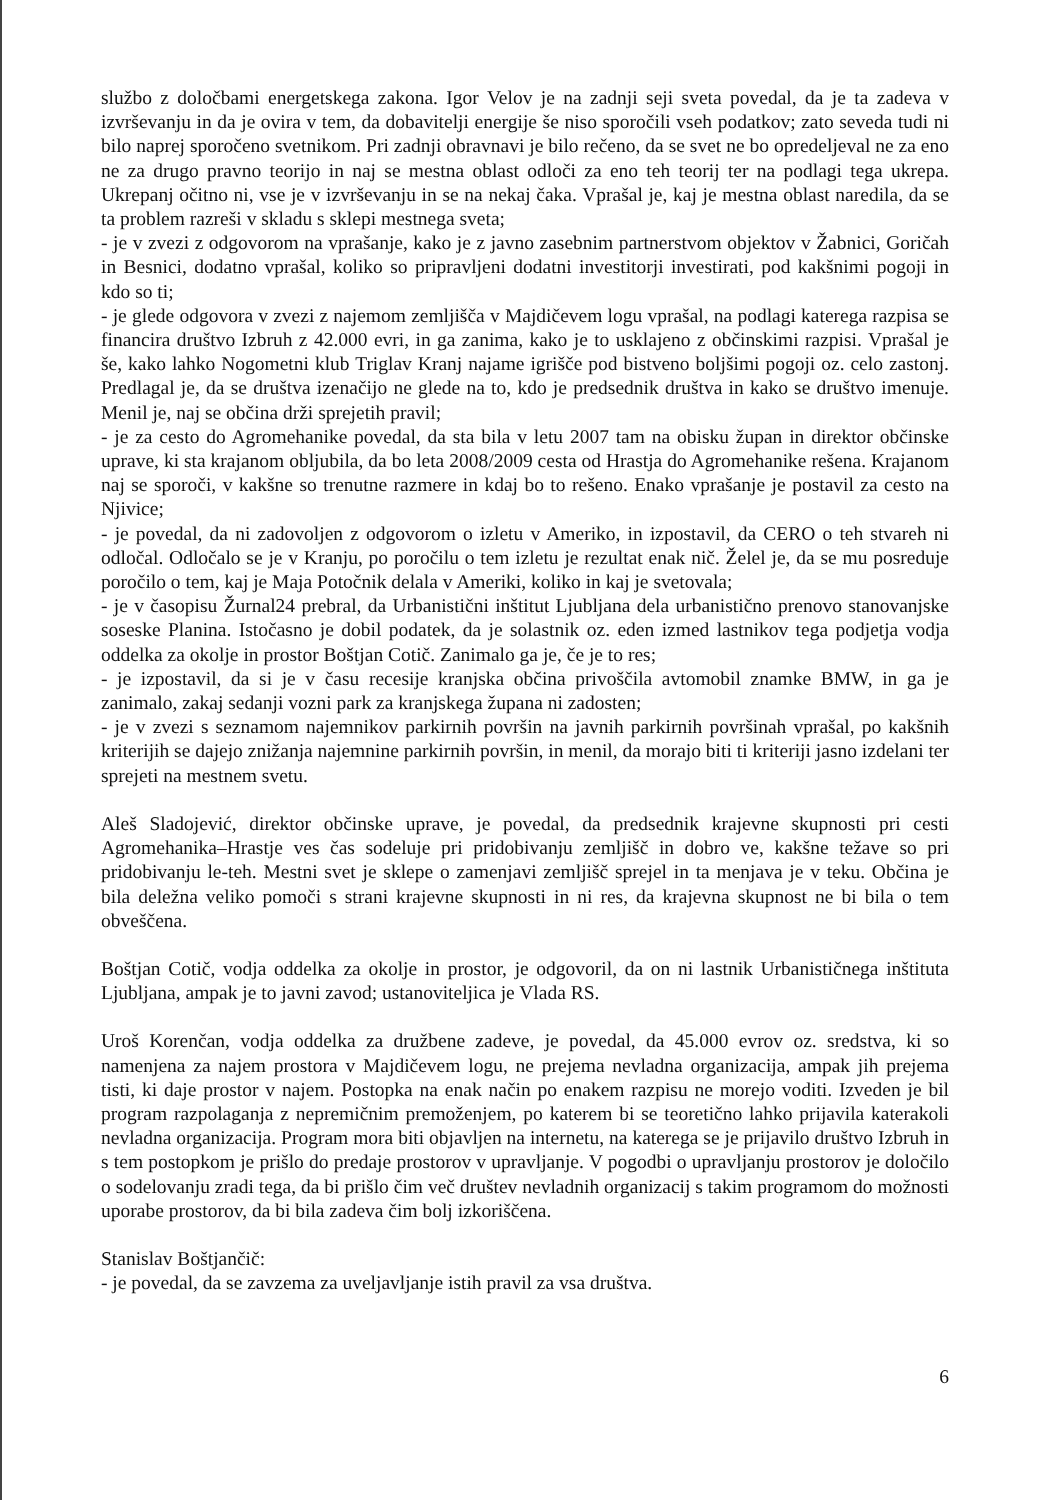službo z določbami energetskega zakona. Igor Velov je na zadnji seji sveta povedal, da je ta zadeva v izvrševanju in da je ovira v tem, da dobavitelji energije še niso sporočili vseh podatkov; zato seveda tudi ni bilo naprej sporočeno svetnikom. Pri zadnji obravnavi je bilo rečeno, da se svet ne bo opredeljeval ne za eno ne za drugo pravno teorijo in naj se mestna oblast odloči za eno teh teorij ter na podlagi tega ukrepa. Ukrepanj očitno ni, vse je v izvrševanju in se na nekaj čaka. Vprašal je, kaj je mestna oblast naredila, da se ta problem razreši v skladu s sklepi mestnega sveta;
- je v zvezi z odgovorom na vprašanje, kako je z javno zasebnim partnerstvom objektov v Žabnici, Goričah in Besnici, dodatno vprašal, koliko so pripravljeni dodatni investitorji investirati, pod kakšnimi pogoji in kdo so ti;
- je glede odgovora v zvezi z najemom zemljišča v Majdičevem logu vprašal, na podlagi katerega razpisa se financira društvo Izbruh z 42.000 evri, in ga zanima, kako je to usklajeno z občinskimi razpisi. Vprašal je še, kako lahko Nogometni klub Triglav Kranj najame igrišče pod bistveno boljšimi pogoji oz. celo zastonj. Predlagal je, da se društva izenačijo ne glede na to, kdo je predsednik društva in kako se društvo imenuje. Menil je, naj se občina drži sprejetih pravil;
- je za cesto do Agromehanike povedal, da sta bila v letu 2007 tam na obisku župan in direktor občinske uprave, ki sta krajanom obljubila, da bo leta 2008/2009 cesta od Hrastja do Agromehanike rešena. Krajanom naj se sporoči, v kakšne so trenutne razmere in kdaj bo to rešeno. Enako vprašanje je postavil za cesto na Njivice;
- je povedal, da ni zadovoljen z odgovorom o izletu v Ameriko, in izpostavil, da CERO o teh stvareh ni odločal. Odločalo se je v Kranju, po poročilu o tem izletu je rezultat enak nič. Želel je, da se mu posreduje poročilo o tem, kaj je Maja Potočnik delala v Ameriki, koliko in kaj je svetovala;
- je v časopisu Žurnal24 prebral, da Urbanistični inštitut Ljubljana dela urbanistično prenovo stanovanjske soseske Planina. Istočasno je dobil podatek, da je solastnik oz. eden izmed lastnikov tega podjetja vodja oddelka za okolje in prostor Boštjan Cotič. Zanimalo ga je, če je to res;
- je izpostavil, da si je v času recesije kranjska občina privoščila avtomobil znamke BMW, in ga je zanimalo, zakaj sedanji vozni park za kranjskega župana ni zadosten;
- je v zvezi s seznamom najemnikov parkirnih površin na javnih parkirnih površinah vprašal, po kakšnih kriterijih se dajejo znižanja najemnine parkirnih površin, in menil, da morajo biti ti kriteriji jasno izdelani ter sprejeti na mestnem svetu.
Aleš Sladojević, direktor občinske uprave, je povedal, da predsednik krajevne skupnosti pri cesti Agromehanika–Hrastje ves čas sodeluje pri pridobivanju zemljišč in dobro ve, kakšne težave so pri pridobivanju le-teh. Mestni svet je sklepe o zamenjavi zemljišč sprejel in ta menjava je v teku. Občina je bila deležna veliko pomoči s strani krajevne skupnosti in ni res, da krajevna skupnost ne bi bila o tem obveščena.
Boštjan Cotič, vodja oddelka za okolje in prostor, je odgovoril, da on ni lastnik Urbanističnega inštituta Ljubljana, ampak je to javni zavod; ustanoviteljica je Vlada RS.
Uroš Korenčan, vodja oddelka za družbene zadeve, je povedal, da 45.000 evrov oz. sredstva, ki so namenjena za najem prostora v Majdičevem logu, ne prejema nevladna organizacija, ampak jih prejema tisti, ki daje prostor v najem. Postopka na enak način po enakem razpisu ne morejo voditi. Izveden je bil program razpolaganja z nepremičnim premoženjem, po katerem bi se teoretično lahko prijavila katerakoli nevladna organizacija. Program mora biti objavljen na internetu, na katerega se je prijavilo društvo Izbruh in s tem postopkom je prišlo do predaje prostorov v upravljanje. V pogodbi o upravljanju prostorov je določilo o sodelovanju zradi tega, da bi prišlo čim več društev nevladnih organizacij s takim programom do možnosti uporabe prostorov, da bi bila zadeva čim bolj izkoriščena.
Stanislav Boštjančič:
- je povedal, da se zavzema za uveljavljanje istih pravil za vsa društva.
6